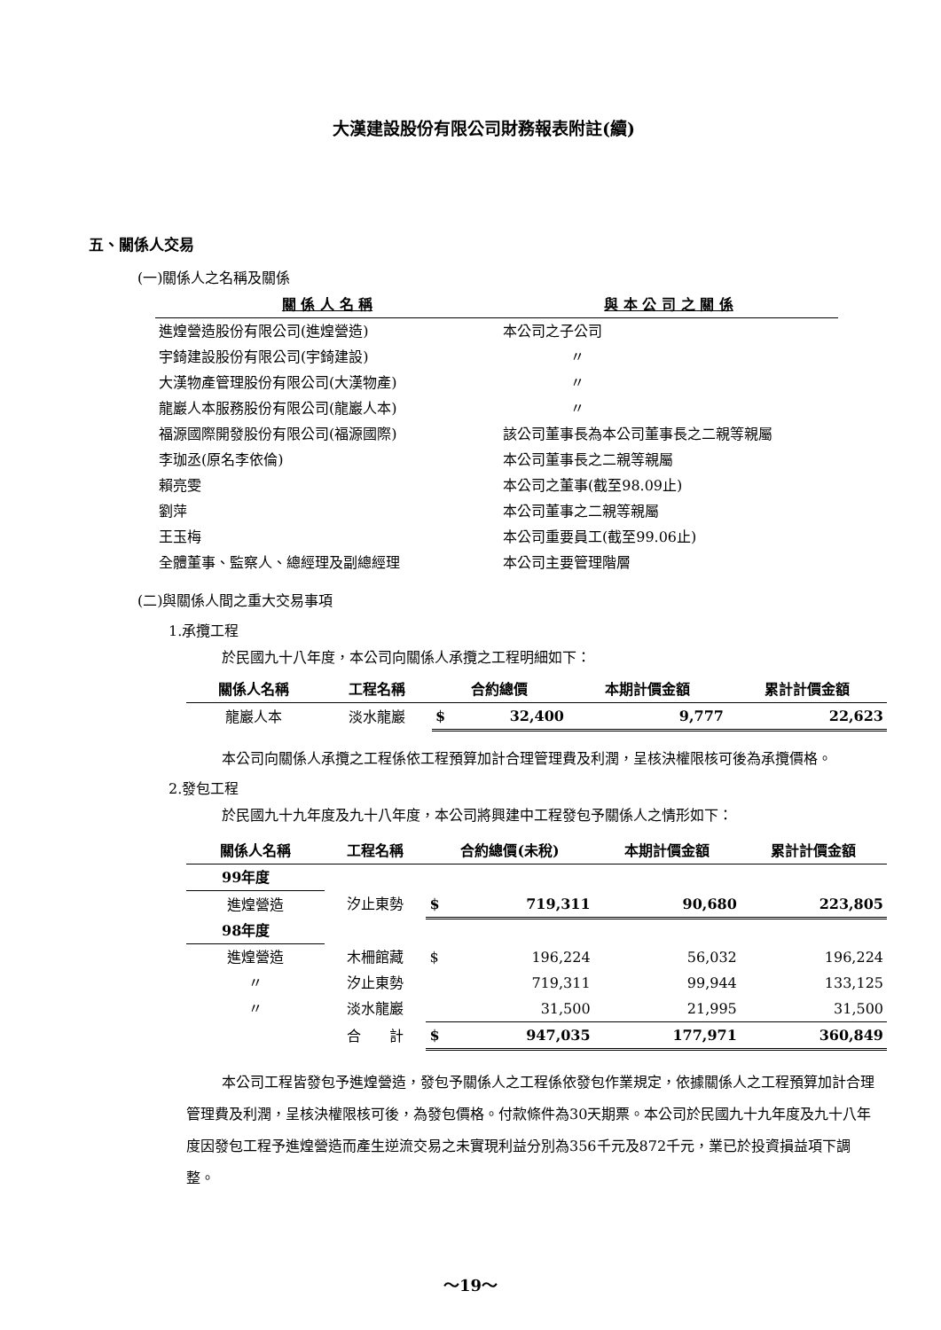大漢建設股份有限公司財務報表附註(續)
五、關係人交易
(一)關係人之名稱及關係
| 關 係 人 名 稱 | 與 本 公 司 之 關 係 |
| --- | --- |
| 進煌營造股份有限公司(進煌營造) | 本公司之子公司 |
| 宇錡建設股份有限公司(宇錡建設) | 〃 |
| 大漢物產管理股份有限公司(大漢物產) | 〃 |
| 龍巖人本服務股份有限公司(龍巖人本) | 〃 |
| 福源國際開發股份有限公司(福源國際) | 該公司董事長為本公司董事長之二親等親屬 |
| 李珈丞(原名李依倫) | 本公司董事長之二親等親屬 |
| 賴亮雯 | 本公司之董事(截至98.09止) |
| 劉萍 | 本公司董事之二親等親屬 |
| 王玉梅 | 本公司重要員工(截至99.06止) |
| 全體董事、監察人、總經理及副總經理 | 本公司主要管理階層 |
(二)與關係人間之重大交易事項
1.承攬工程
於民國九十八年度，本公司向關係人承攬之工程明細如下：
| 關係人名稱 | 工程名稱 | 合約總價 | | 本期計價金額 | 累計計價金額 |
| --- | --- | --- | --- | --- | --- |
| 龍巖人本 | 淡水龍巖 | $ | 32,400 | 9,777 | 22,623 |
本公司向關係人承攬之工程係依工程預算加計合理管理費及利潤，呈核決權限核可後為承攬價格。
2.發包工程
於民國九十九年度及九十八年度，本公司將興建中工程發包予關係人之情形如下：
| 關係人名稱 | 工程名稱 | 合約總價(未稅) | | 本期計價金額 | 累計計價金額 |
| --- | --- | --- | --- | --- | --- |
| 99年度 | | | | | |
| 進煌營造 | 汐止東勢 | $ | 719,311 | 90,680 | 223,805 |
| 98年度 | | | | | |
| 進煌營造 | 木柵館藏 | $ | 196,224 | 56,032 | 196,224 |
| 〃 | 汐止東勢 | | 719,311 | 99,944 | 133,125 |
| 〃 | 淡水龍巖 | | 31,500 | 21,995 | 31,500 |
| | 合 計 | $ | 947,035 | 177,971 | 360,849 |
本公司工程皆發包予進煌營造，發包予關係人之工程係依發包作業規定，依據關係人之工程預算加計合理管理費及利潤，呈核決權限核可後，為發包價格。付款條件為30天期票。本公司於民國九十九年度及九十八年度因發包工程予進煌營造而產生逆流交易之未實現利益分別為356千元及872千元，業已於投資損益項下調整。
～19～